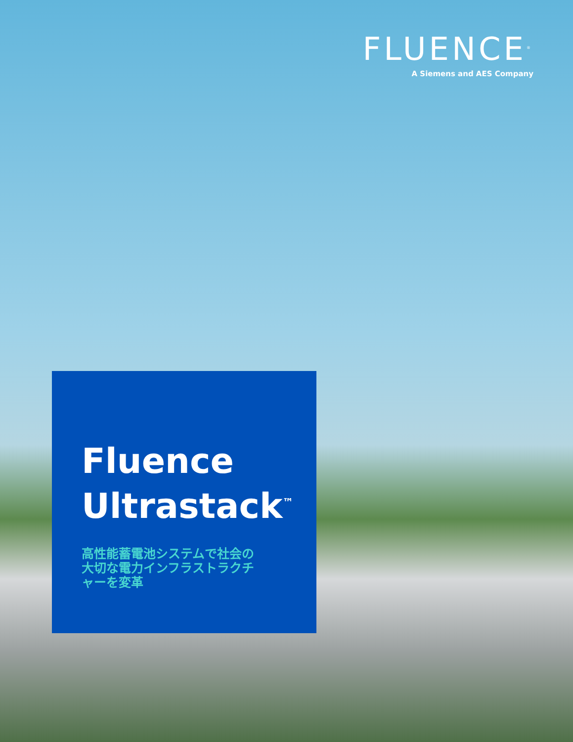FLUENCE<sup>®</sup>
A Siemens and AES Company
Fluence
Ultrastack<sup>™</sup>
高性能蓄電池システムで社会の大切な電力インフラストラクチャーを変革